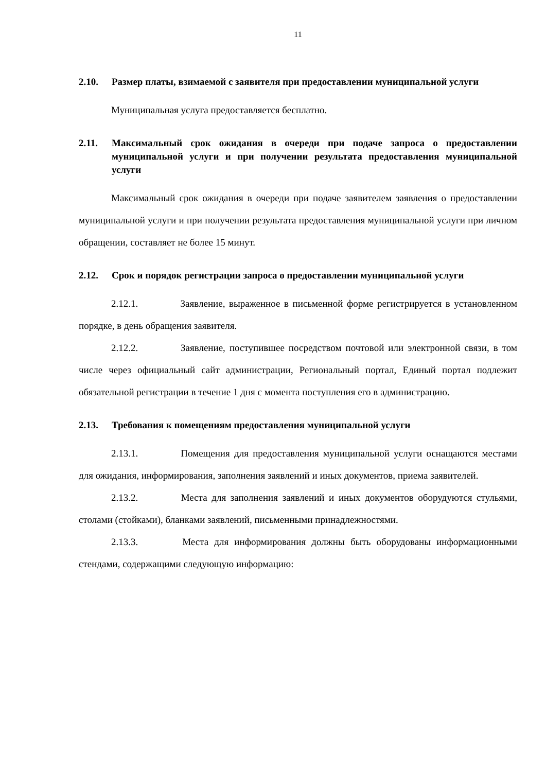11
2.10. Размер платы, взимаемой с заявителя при предоставлении муниципальной услуги
Муниципальная услуга предоставляется бесплатно.
2.11. Максимальный срок ожидания в очереди при подаче запроса о предоставлении муниципальной услуги и при получении результата предоставления муниципальной услуги
Максимальный срок ожидания в очереди при подаче заявителем заявления о предоставлении муниципальной услуги и при получении результата предоставления муниципальной услуги при личном обращении, составляет не более 15 минут.
2.12. Срок и порядок регистрации запроса о предоставлении муниципальной услуги
2.12.1. Заявление, выраженное в письменной форме регистрируется в установленном порядке, в день обращения заявителя.
2.12.2. Заявление, поступившее посредством почтовой или электронной связи, в том числе через официальный сайт администрации, Региональный портал, Единый портал подлежит обязательной регистрации в течение 1 дня с момента поступления его в администрацию.
2.13. Требования к помещениям предоставления муниципальной услуги
2.13.1. Помещения для предоставления муниципальной услуги оснащаются местами для ожидания, информирования, заполнения заявлений и иных документов, приема заявителей.
2.13.2. Места для заполнения заявлений и иных документов оборудуются стульями, столами (стойками), бланками заявлений, письменными принадлежностями.
2.13.3. Места для информирования должны быть оборудованы информационными стендами, содержащими следующую информацию: